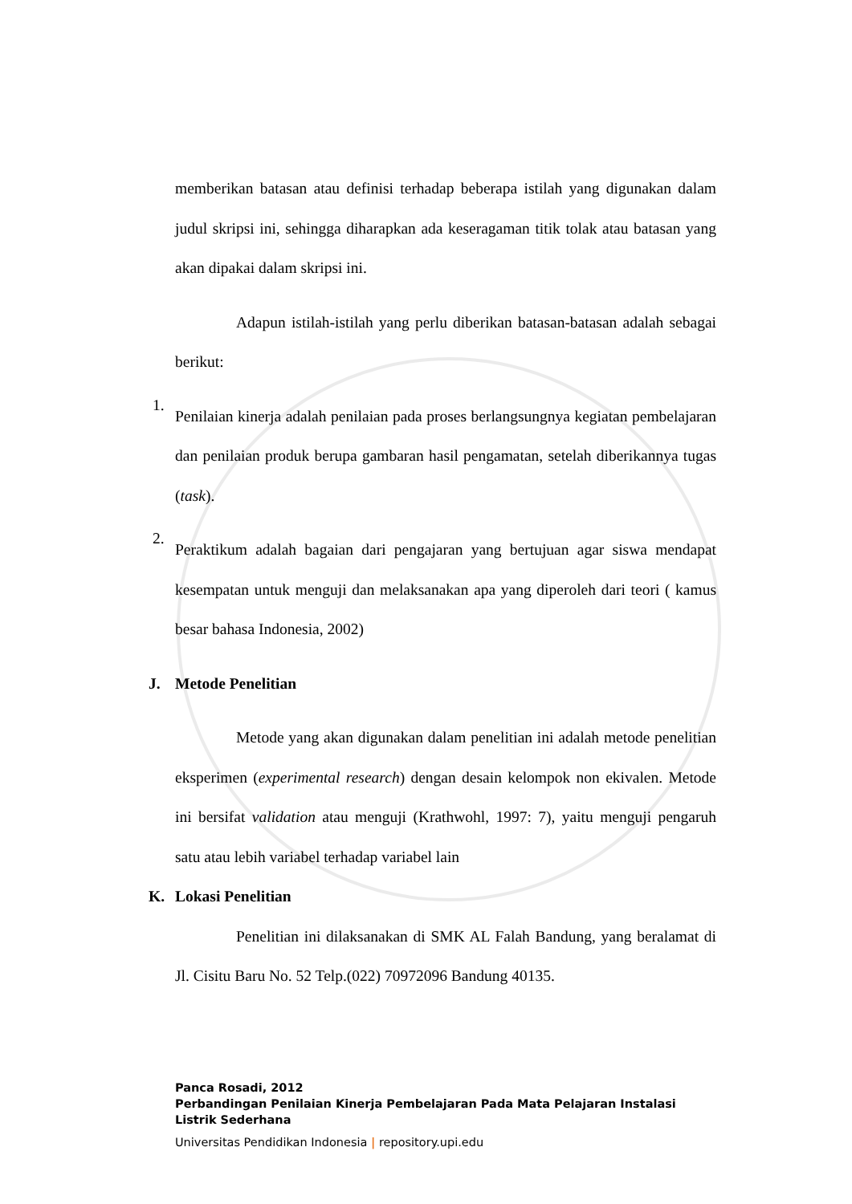memberikan batasan atau definisi terhadap beberapa istilah yang digunakan dalam judul skripsi ini, sehingga diharapkan ada keseragaman titik tolak atau batasan yang akan dipakai dalam skripsi ini.
Adapun istilah-istilah yang perlu diberikan batasan-batasan adalah sebagai berikut:
1.
Penilaian kinerja adalah penilaian pada proses berlangsungnya kegiatan pembelajaran dan penilaian produk berupa gambaran hasil pengamatan, setelah diberikannya tugas (task).
2.
Peraktikum adalah bagaian dari pengajaran yang bertujuan agar siswa mendapat kesempatan untuk menguji dan melaksanakan apa yang diperoleh dari teori ( kamus besar bahasa Indonesia, 2002)
J. Metode Penelitian
Metode yang akan digunakan dalam penelitian ini adalah metode penelitian eksperimen (experimental research) dengan desain kelompok non ekivalen. Metode ini bersifat validation atau menguji (Krathwohl, 1997: 7), yaitu menguji pengaruh satu atau lebih variabel terhadap variabel lain
K. Lokasi Penelitian
Penelitian ini dilaksanakan di SMK AL Falah Bandung, yang beralamat di Jl. Cisitu Baru No. 52 Telp.(022) 70972096 Bandung 40135.
Panca Rosadi, 2012
Perbandingan Penilaian Kinerja Pembelajaran Pada Mata Pelajaran Instalasi
Listrik Sederhana
Universitas Pendidikan Indonesia | repository.upi.edu